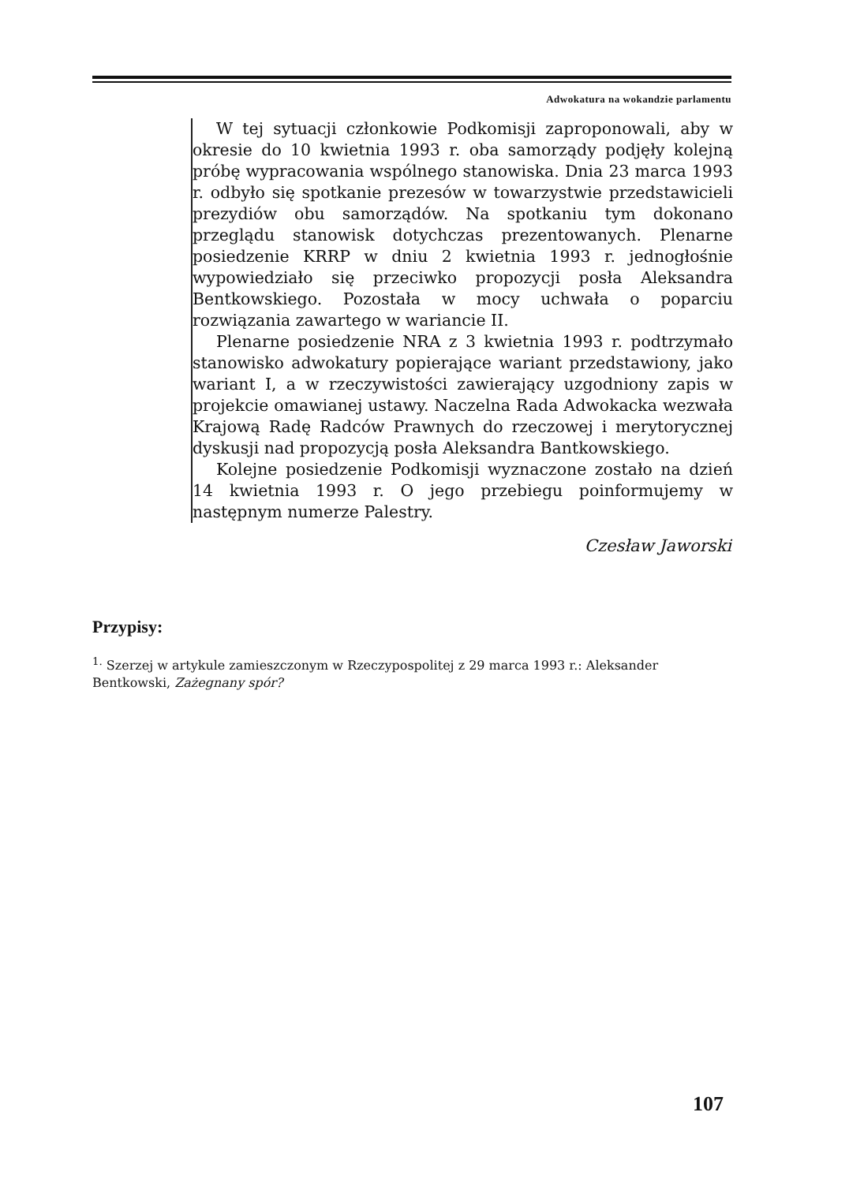Adwokatura na wokandzie parlamentu
W tej sytuacji członkowie Podkomisji zaproponowali, aby w okresie do 10 kwietnia 1993 r. oba samorządy podjęły kolejną próbę wypracowania wspólnego stanowiska. Dnia 23 marca 1993 r. odbyło się spotkanie prezesów w towarzystwie przedstawicieli prezydiów obu samorządów. Na spotkaniu tym dokonano przeglądu stanowisk dotychczas prezentowanych. Plenarne posiedzenie KRRP w dniu 2 kwietnia 1993 r. jednogłośnie wypowiedziało się przeciwko propozycji posła Aleksandra Bentkowskiego. Pozostała w mocy uchwała o poparciu rozwiązania zawartego w wariancie II.
Plenarne posiedzenie NRA z 3 kwietnia 1993 r. podtrzymało stanowisko adwokatury popierające wariant przedstawiony, jako wariant I, a w rzeczywistości zawierający uzgodniony zapis w projekcie omawianej ustawy. Naczelna Rada Adwokacka wezwała Krajową Radę Radców Prawnych do rzeczowej i merytorycznej dyskusji nad propozycją posła Aleksandra Bantkowskiego.
Kolejne posiedzenie Podkomisji wyznaczone zostało na dzień 14 kwietnia 1993 r. O jego przebiegu poinformujemy w następnym numerze Palestry.
Czesław Jaworski
Przypisy:
<sup>1.</sup> Szerzej w artykule zamieszczonym w Rzeczypospolitej z 29 marca 1993 r.: Aleksander Bentkowski, Zażegnany spór?
107